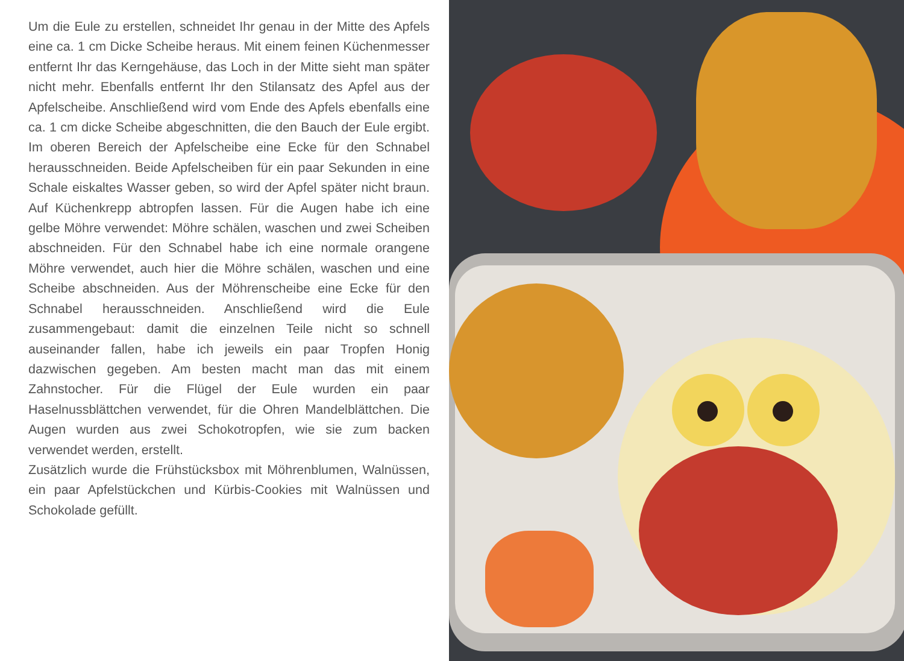Um die Eule zu erstellen, schneidet Ihr genau in der Mitte des Apfels eine ca. 1 cm Dicke Scheibe heraus. Mit einem feinen Küchenmesser entfernt Ihr das Kerngehäuse, das Loch in der Mitte sieht man später nicht mehr. Ebenfalls entfernt Ihr den Stilansatz des Apfel aus der Apfelscheibe. Anschließend wird vom Ende des Apfels ebenfalls eine ca. 1 cm dicke Scheibe ab­geschnitten, die den Bauch der Eule ergibt. Im oberen Bereich der Apfelscheibe eine Ecke für den Schnabel herausschnei­den. Beide Apfelscheiben für ein paar Sekunden in eine Schale eiskaltes Wasser geben, so wird der Apfel später nicht braun. Auf Küchenkrepp abtropfen lassen. Für die Augen habe ich ei­ne gelbe Möhre verwendet: Möhre schälen, waschen und zwei Scheiben abschneiden. Für den Schnabel habe ich eine norma­le orangene Möhre verwendet, auch hier die Möhre schälen, waschen und eine Scheibe abschneiden. Aus der Möhrenschei­be eine Ecke für den Schnabel herausschneiden. Anschlie­ßend wird die Eule zusammengebaut: damit die einzelnen Teile nicht so schnell auseinander fallen, habe ich jeweils ein paar Tropfen Honig dazwischen gegeben. Am besten macht man das mit einem Zahnstocher. Für die Flügel der Eule wurden ein paar Haselnussblättchen verwendet, für die Ohren Mandelblätt­chen. Die Augen wurden aus zwei Schokotropfen, wie sie zum backen verwendet werden, erstellt.
Zusätzlich wurde die Frühstücksbox mit Möhrenblumen, Wal­nüssen, ein paar Apfelstückchen und Kürbis-Cookies mit Wal­nüssen und Schokolade gefüllt.